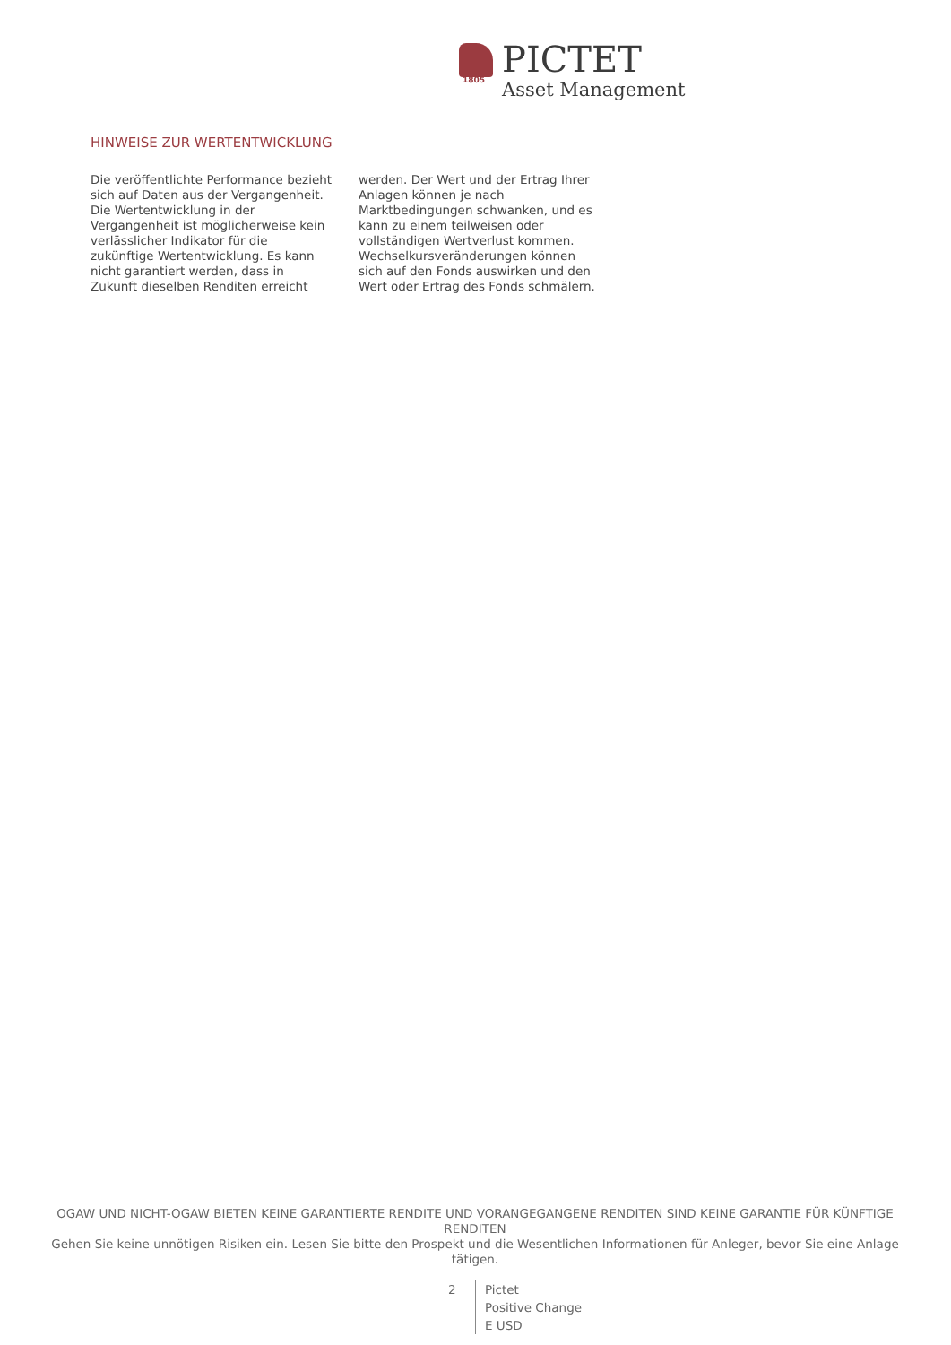PICTET
Asset Management
1805
HINWEISE ZUR WERTENTWICKLUNG
Die veröffentlichte Performance bezieht sich auf Daten aus der Vergangenheit. Die Wertentwicklung in der Vergangenheit ist möglicherweise kein verlässlicher Indikator für die zukünftige Wertentwicklung. Es kann nicht garantiert werden, dass in Zukunft dieselben Renditen erreicht werden. Der Wert und der Ertrag Ihrer Anlagen können je nach Marktbedingungen schwanken, und es kann zu einem teilweisen oder vollständigen Wertverlust kommen. Wechselkursveränderungen können sich auf den Fonds auswirken und den Wert oder Ertrag des Fonds schmälern.
OGAW UND NICHT-OGAW BIETEN KEINE GARANTIERTE RENDITE UND VORANGEGANGENE RENDITEN SIND KEINE GARANTIE FÜR KÜNFTIGE RENDITEN
Gehen Sie keine unnötigen Risiken ein. Lesen Sie bitte den Prospekt und die Wesentlichen Informationen für Anleger, bevor Sie eine Anlage tätigen.
2 Pictet
Positive Change
E USD